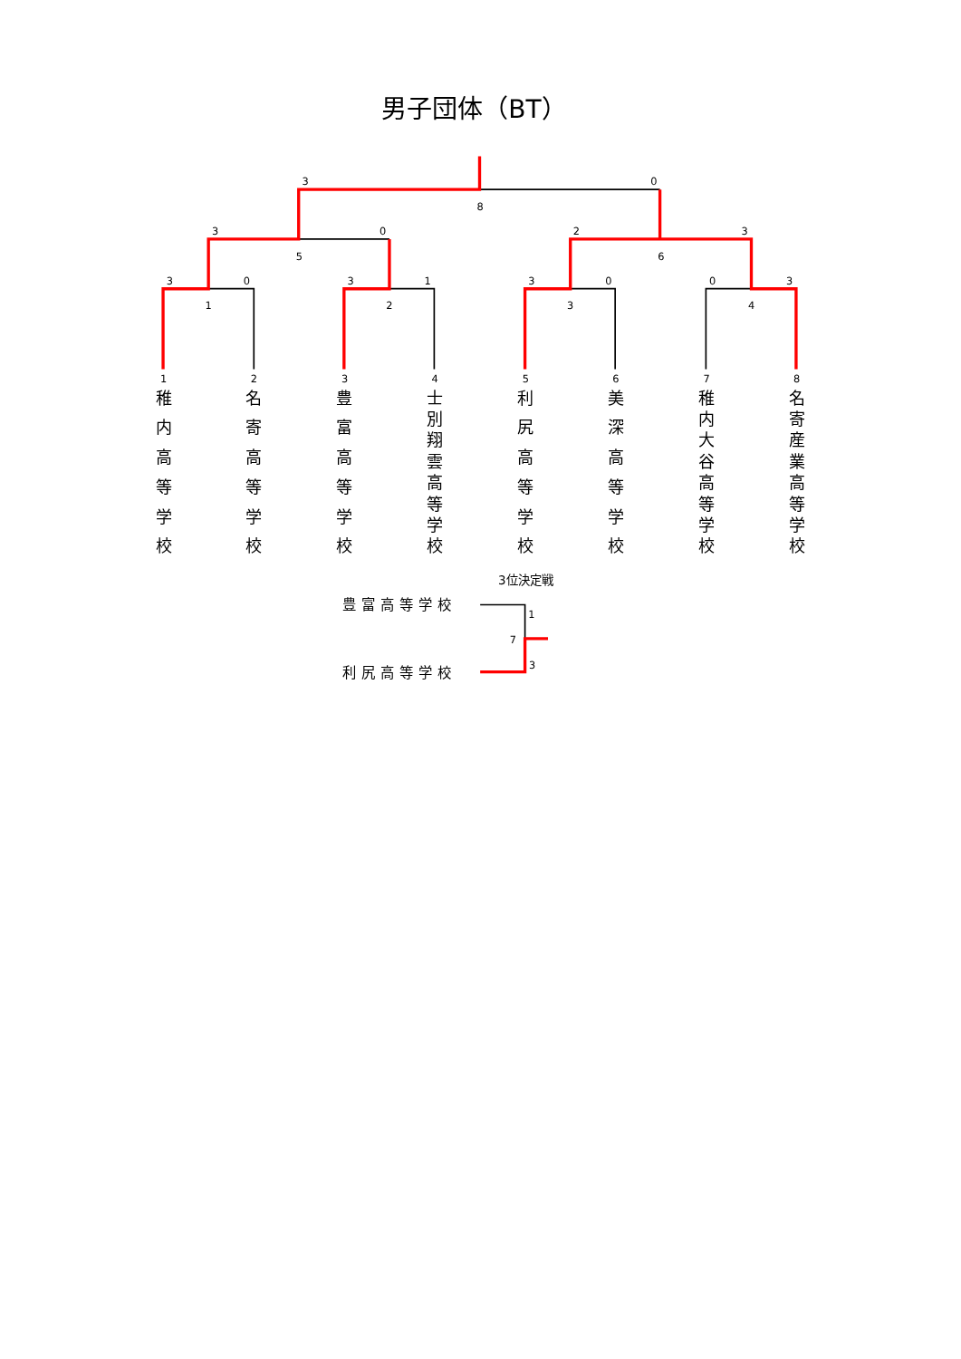男子団体（BT）
3
0
8
3
0
2
3
5
6
3
0
3
1
3
0
0
3
1
2
3
4
1
稚 内 高 等 学 校
2
名 寄 高 等 学 校
3
豊 富 高 等 学 校
4
士 別 翔 雲 高 等 学 校
5
利 尻 高 等 学 校
6
美 深 高 等 学 校
7
稚 内 大 谷 高 等 学 校
8
名 寄 産 業 高 等 学 校
3位決定戦
豊富高等学校
1
7
3
利尻高等学校